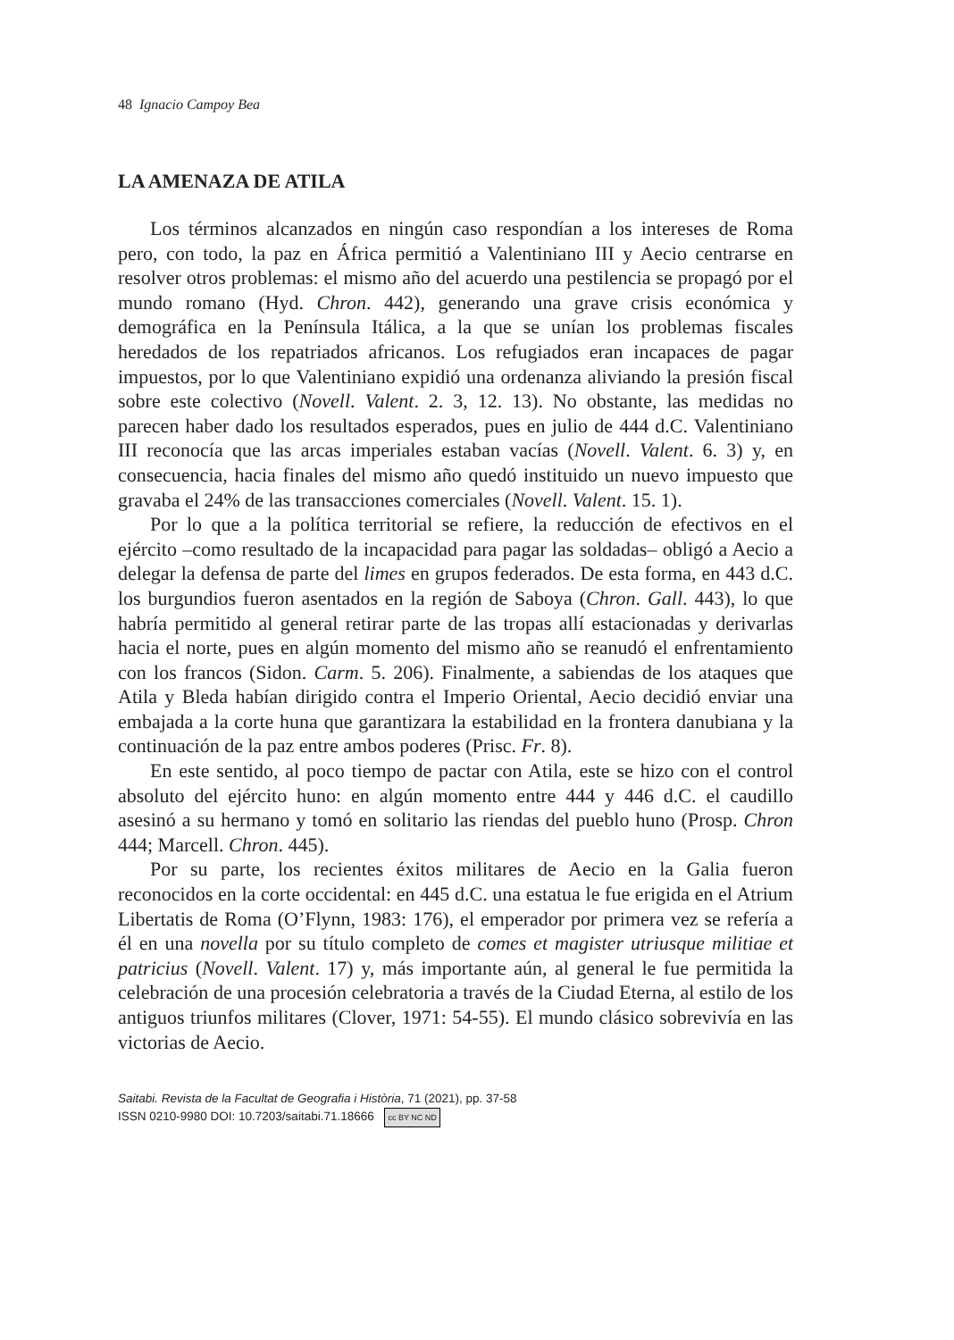48 Ignacio Campoy Bea
LA AMENAZA DE ATILA
Los términos alcanzados en ningún caso respondían a los intereses de Roma pero, con todo, la paz en África permitió a Valentiniano III y Aecio centrarse en resolver otros problemas: el mismo año del acuerdo una pestilencia se propagó por el mundo romano (Hyd. Chron. 442), generando una grave crisis económica y demográfica en la Península Itálica, a la que se unían los problemas fiscales heredados de los repatriados africanos. Los refugiados eran incapaces de pagar impuestos, por lo que Valentiniano expidió una ordenanza aliviando la presión fiscal sobre este colectivo (Novell. Valent. 2. 3, 12. 13). No obstante, las medidas no parecen haber dado los resultados esperados, pues en julio de 444 d.C. Valentiniano III reconocía que las arcas imperiales estaban vacías (Novell. Valent. 6. 3) y, en consecuencia, hacia finales del mismo año quedó instituido un nuevo impuesto que gravaba el 24% de las transacciones comerciales (Novell. Valent. 15. 1).
Por lo que a la política territorial se refiere, la reducción de efectivos en el ejército –como resultado de la incapacidad para pagar las soldadas– obligó a Aecio a delegar la defensa de parte del limes en grupos federados. De esta forma, en 443 d.C. los burgundios fueron asentados en la región de Saboya (Chron. Gall. 443), lo que habría permitido al general retirar parte de las tropas allí estacionadas y derivarlas hacia el norte, pues en algún momento del mismo año se reanudó el enfrentamiento con los francos (Sidon. Carm. 5. 206). Finalmente, a sabiendas de los ataques que Atila y Bleda habían dirigido contra el Imperio Oriental, Aecio decidió enviar una embajada a la corte huna que garantizara la estabilidad en la frontera danubiana y la continuación de la paz entre ambos poderes (Prisc. Fr. 8).
En este sentido, al poco tiempo de pactar con Atila, este se hizo con el control absoluto del ejército huno: en algún momento entre 444 y 446 d.C. el caudillo asesinó a su hermano y tomó en solitario las riendas del pueblo huno (Prosp. Chron 444; Marcell. Chron. 445).
Por su parte, los recientes éxitos militares de Aecio en la Galia fueron reconocidos en la corte occidental: en 445 d.C. una estatua le fue erigida en el Atrium Libertatis de Roma (O’Flynn, 1983: 176), el emperador por primera vez se refería a él en una novella por su título completo de comes et magister utriusque militiae et patricius (Novell. Valent. 17) y, más importante aún, al general le fue permitida la celebración de una procesión celebratoria a través de la Ciudad Eterna, al estilo de los antiguos triunfos militares (Clover, 1971: 54-55). El mundo clásico sobrevivía en las victorias de Aecio.
Saitabi. Revista de la Facultat de Geografia i Història, 71 (2021), pp. 37-58
ISSN 0210-9980 DOI: 10.7203/saitabi.71.18666 cc BY NC ND